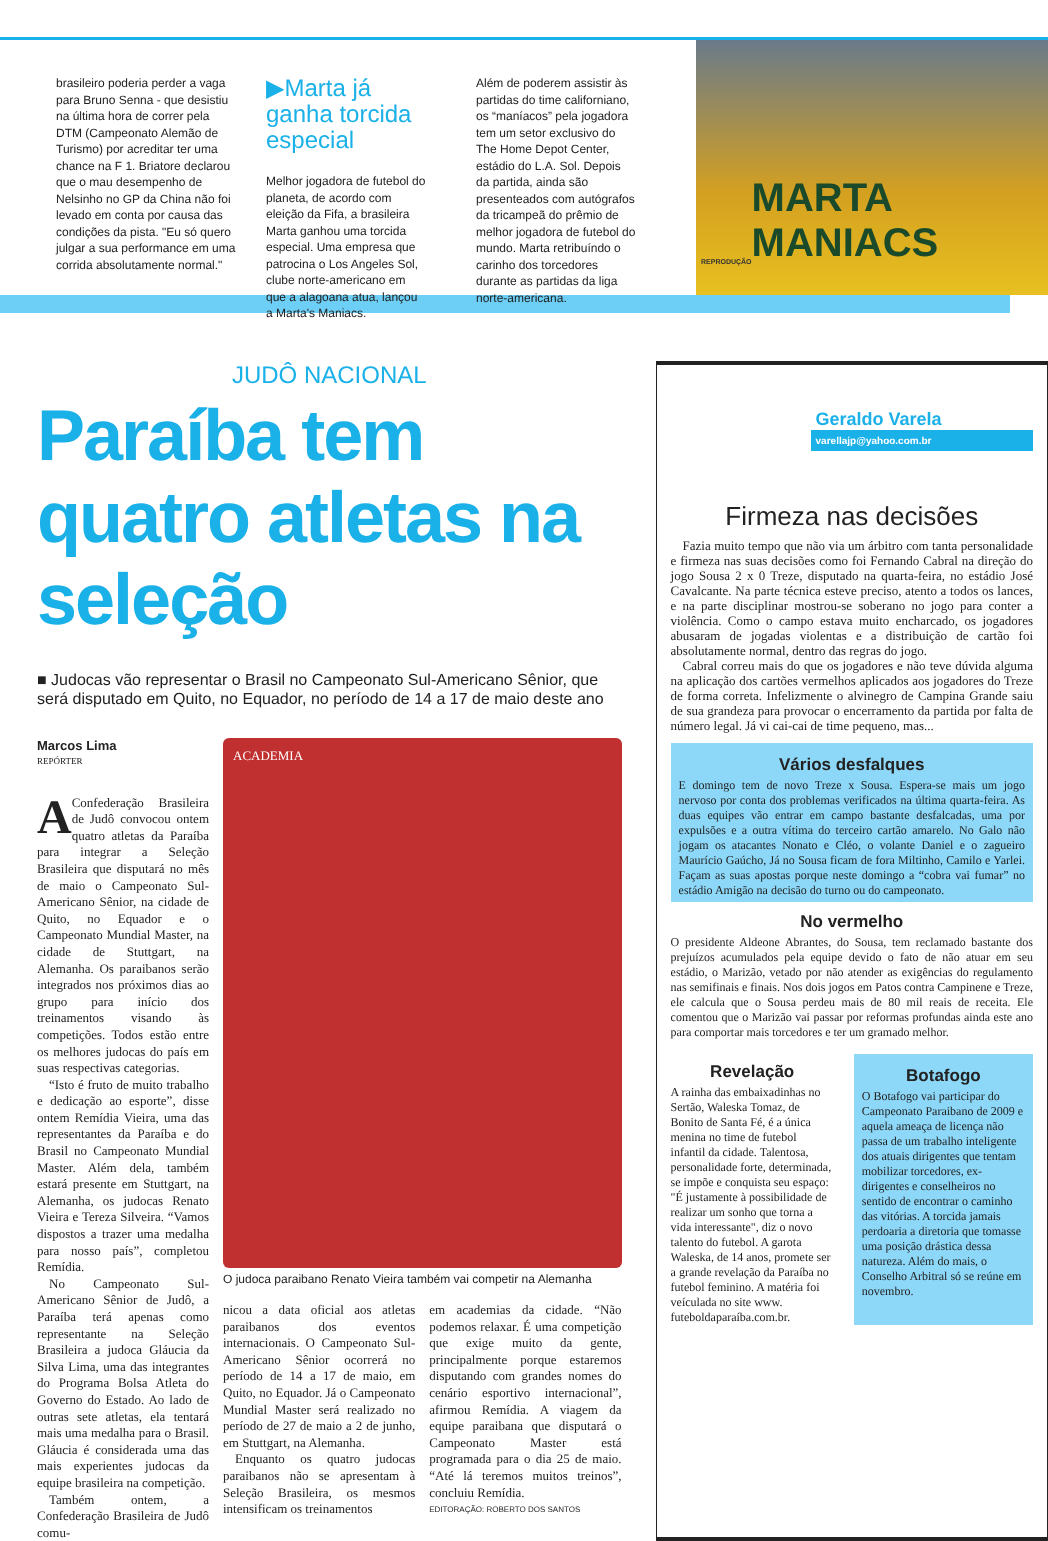brasileiro poderia perder a vaga para Bruno Senna - que desistiu na última hora de correr pela DTM (Campeonato Alemão de Turismo) por acreditar ter uma chance na F 1. Briatore declarou que o mau desempenho de Nelsinho no GP da China não foi levado em conta por causa das condições da pista. "Eu só quero julgar a sua performance em uma corrida absolutamente normal."
▶Marta já ganha torcida especial
Melhor jogadora de futebol do planeta, de acordo com eleição da Fifa, a brasileira Marta ganhou uma torcida especial. Uma empresa que patrocina o Los Angeles Sol, clube norte-americano em que a alagoana atua, lançou a Marta's Maniacs.
Além de poderem assistir às partidas do time californiano, os “maníacos” pela jogadora tem um setor exclusivo do The Home Depot Center, estádio do L.A. Sol. Depois da partida, ainda são presenteados com autógrafos da tricampeã do prêmio de melhor jogadora de futebol do mundo. Marta retribuíndo o carinho dos torcedores durante as partidas da liga norte-americana.
REPRODUÇÃO MARTA MANIACS
JUDÔ NACIONAL
Paraíba tem quatro atletas na seleção
■ Judocas vão representar o Brasil no Campeonato Sul-Americano Sênior, que será disputado em Quito, no Equador, no período de 14 a 17 de maio deste ano
Marcos Lima
REPÓRTER
A Confederação Brasileira de Judô convocou ontem quatro atletas da Paraíba para integrar a Seleção Brasileira que disputará no mês de maio o Campeonato Sul-Americano Sênior, na cidade de Quito, no Equador e o Campeonato Mundial Master, na cidade de Stuttgart, na Alemanha. Os paraibanos serão integrados nos próximos dias ao grupo para início dos treinamentos visando às competições. Todos estão entre os melhores judocas do país em suas respectivas categorias.
“Isto é fruto de muito trabalho e dedicação ao esporte”, disse ontem Remídia Vieira, uma das representantes da Paraíba e do Brasil no Campeonato Mundial Master. Além dela, também estará presente em Stuttgart, na Alemanha, os judocas Renato Vieira e Tereza Silveira. “Vamos dispostos a trazer uma medalha para nosso país”, completou Remídia.
No Campeonato Sul-Americano Sênior de Judô, a Paraíba terá apenas como representante na Seleção Brasileira a judoca Gláucia da Silva Lima, uma das integrantes do Programa Bolsa Atleta do Governo do Estado. Ao lado de outras sete atletas, ela tentará mais uma medalha para o Brasil. Gláucia é considerada uma das mais experientes judocas da equipe brasileira na competição.
Também ontem, a Confederação Brasileira de Judô comu-
ACADEMIA
O judoca paraibano Renato Vieira também vai competir na Alemanha
nicou a data oficial aos atletas paraibanos dos eventos internacionais. O Campeonato Sul-Americano Sênior ocorrerá no período de 14 a 17 de maio, em Quito, no Equador. Já o Campeonato Mundial Master será realizado no período de 27 de maio a 2 de junho, em Stuttgart, na Alemanha.
Enquanto os quatro judocas paraibanos não se apresentam à Seleção Brasileira, os mesmos intensificam os treinamentos
em academias da cidade. “Não podemos relaxar. É uma competição que exige muito da gente, principalmente porque estaremos disputando com grandes nomes do cenário esportivo internacional”, afirmou Remídia. A viagem da equipe paraibana que disputará o Campeonato Master está programada para o dia 25 de maio. “Até lá teremos muitos treinos”, concluiu Remídia.
EDITORAÇÃO: ROBERTO DOS SANTOS
Geraldo Varela
varellajp@yahoo.com.br
Firmeza nas decisões
Fazia muito tempo que não via um árbitro com tanta personalidade e firmeza nas suas decisões como foi Fernando Cabral na direção do jogo Sousa 2 x 0 Treze, disputado na quarta-feira, no estádio José Cavalcante. Na parte técnica esteve preciso, atento a todos os lances, e na parte disciplinar mostrou-se soberano no jogo para conter a violência. Como o campo estava muito encharcado, os jogadores abusaram de jogadas violentas e a distribuição de cartão foi absolutamente normal, dentro das regras do jogo.
Cabral correu mais do que os jogadores e não teve dúvida alguma na aplicação dos cartões vermelhos aplicados aos jogadores do Treze de forma correta. Infelizmente o alvinegro de Campina Grande saiu de sua grandeza para provocar o encerramento da partida por falta de número legal. Já vi cai-cai de time pequeno, mas...
Vários desfalques
E domingo tem de novo Treze x Sousa. Espera-se mais um jogo nervoso por conta dos problemas verificados na última quarta-feira. As duas equipes vão entrar em campo bastante desfalcadas, uma por expulsões e a outra vítima do terceiro cartão amarelo. No Galo não jogam os atacantes Nonato e Cléo, o volante Daniel e o zagueiro Maurício Gaúcho, Já no Sousa ficam de fora Miltinho, Camilo e Yarlei. Façam as suas apostas porque neste domingo a “cobra vai fumar” no estádio Amigão na decisão do turno ou do campeonato.
No vermelho
O presidente Aldeone Abrantes, do Sousa, tem reclamado bastante dos prejuízos acumulados pela equipe devido o fato de não atuar em seu estádio, o Marizão, vetado por não atender as exigências do regulamento nas semifinais e finais. Nos dois jogos em Patos contra Campinene e Treze, ele calcula que o Sousa perdeu mais de 80 mil reais de receita. Ele comentou que o Marizão vai passar por reformas profundas ainda este ano para comportar mais torcedores e ter um gramado melhor.
Revelação
A rainha das embaixadinhas no Sertão, Waleska Tomaz, de Bonito de Santa Fé, é a única menina no time de futebol infantil da cidade. Talentosa, personalidade forte, determinada, se impõe e conquista seu espaço: "É justamente à possibilidade de realizar um sonho que torna a vida interessante", diz o novo talento do futebol. A garota Waleska, de 14 anos, promete ser a grande revelação da Paraíba no futebol feminino. A matéria foi veículada no site www. futeboldaparaíba.com.br.
Botafogo
O Botafogo vai participar do Campeonato Paraibano de 2009 e aquela ameaça de licença não passa de um trabalho inteligente dos atuais dirigentes que tentam mobilizar torcedores, ex-dirigentes e conselheiros no sentido de encontrar o caminho das vitórias. A torcida jamais perdoaria a diretoria que tomasse uma posição drástica dessa natureza. Além do mais, o Conselho Arbitral só se reúne em novembro.